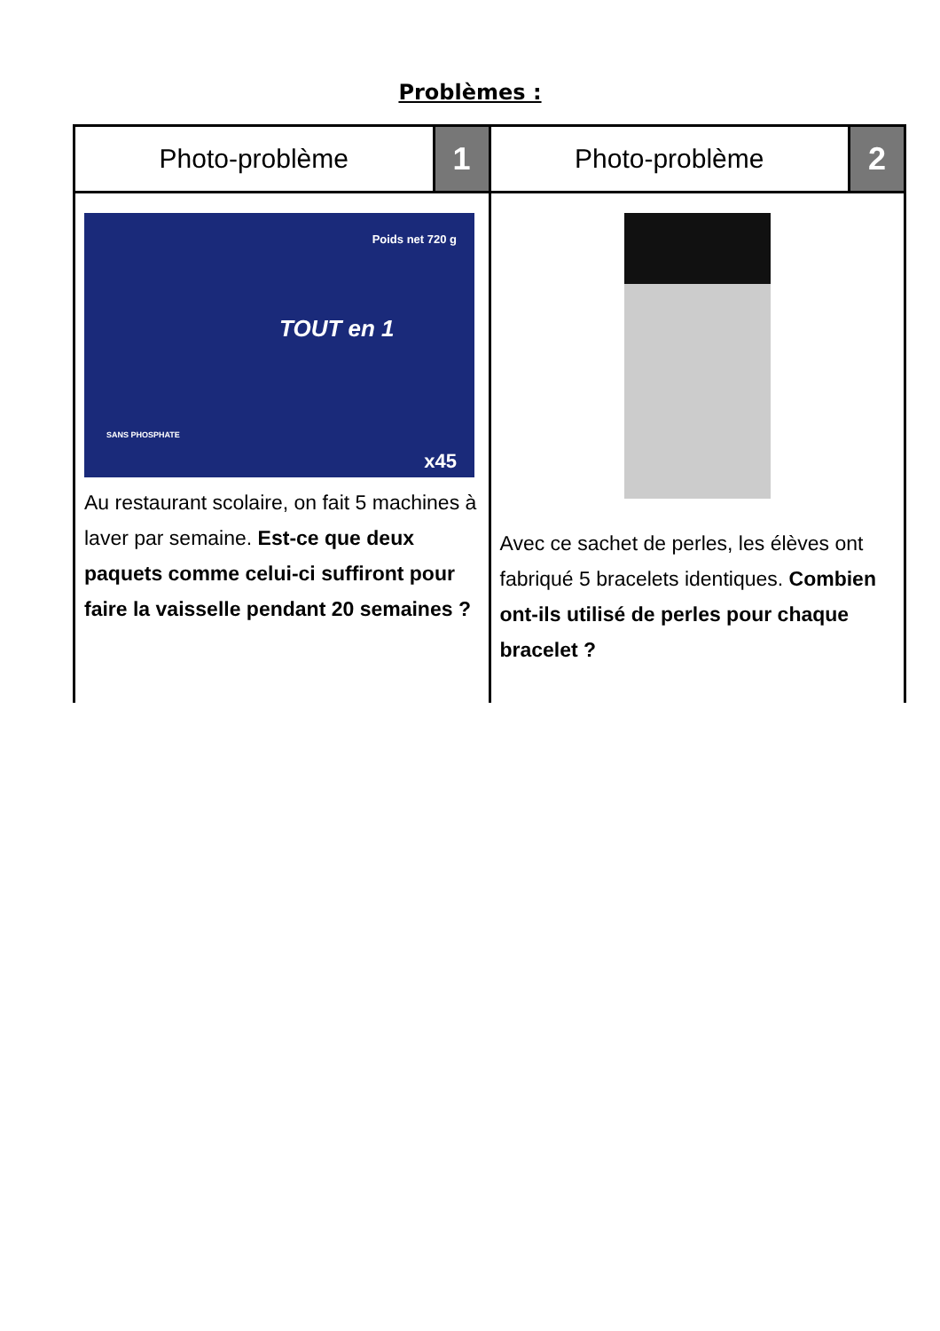Problèmes :
Photo-problème
1
Poids net 720 g
TOUT en 1
SANS PHOSPHATE
x45
Au restaurant scolaire, on fait 5 machines à laver par semaine. Est-ce que deux paquets comme celui-ci suffiront pour faire la vaisselle pendant 20 semaines ?
Photo-problème
2
Avec ce sachet de perles, les élèves ont fabriqué 5 bracelets identiques. Combien ont-ils utilisé de perles pour chaque bracelet ?